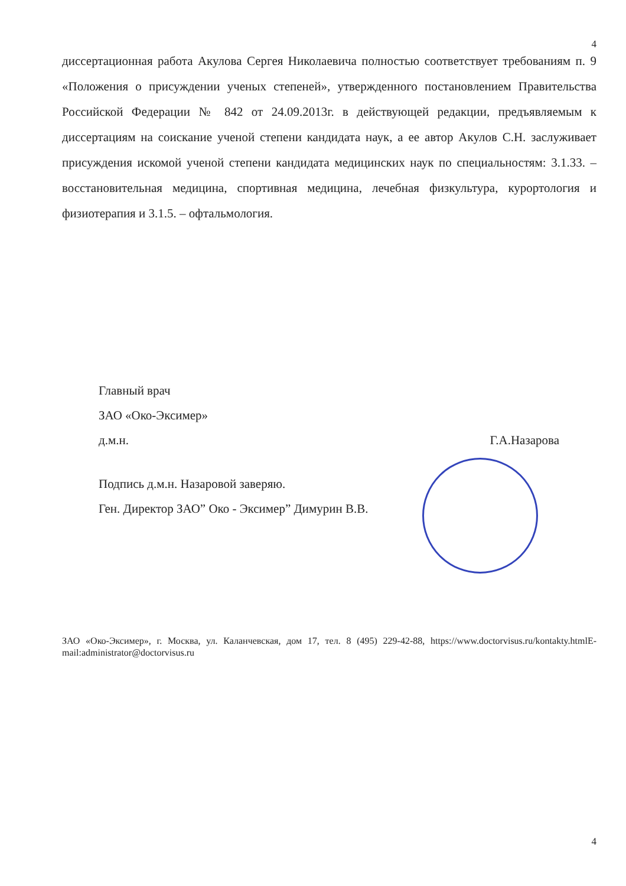4
диссертационная работа Акулова Сергея Николаевича полностью соответствует требованиям п. 9 «Положения о присуждении ученых степеней», утвержденного постановлением Правительства Российской Федерации № 842 от 24.09.2013г. в действующей редакции, предъявляемым к диссертациям на соискание ученой степени кандидата наук, а ее автор Акулов С.Н. заслуживает присуждения искомой ученой степени кандидата медицинских наук по специальностям: 3.1.33. – восстановительная медицина, спортивная медицина, лечебная физкультура, курортология и физиотерапия и 3.1.5. – офтальмология.
Главный врач
ЗАО «Око-Эксимер»
д.м.н. Г.А.Назарова
Подпись д.м.н. Назаровой заверяю.
Ген. Директор ЗАО” Око - Эксимер” Димурин В.В.
ЗАО «Око-Эксимер», г. Москва, ул. Каланчевская, дом 17, тел. 8 (495) 229-42-88, https://www.doctorvisus.ru/kontakty.htmlE-mail:administrator@doctorvisus.ru
4